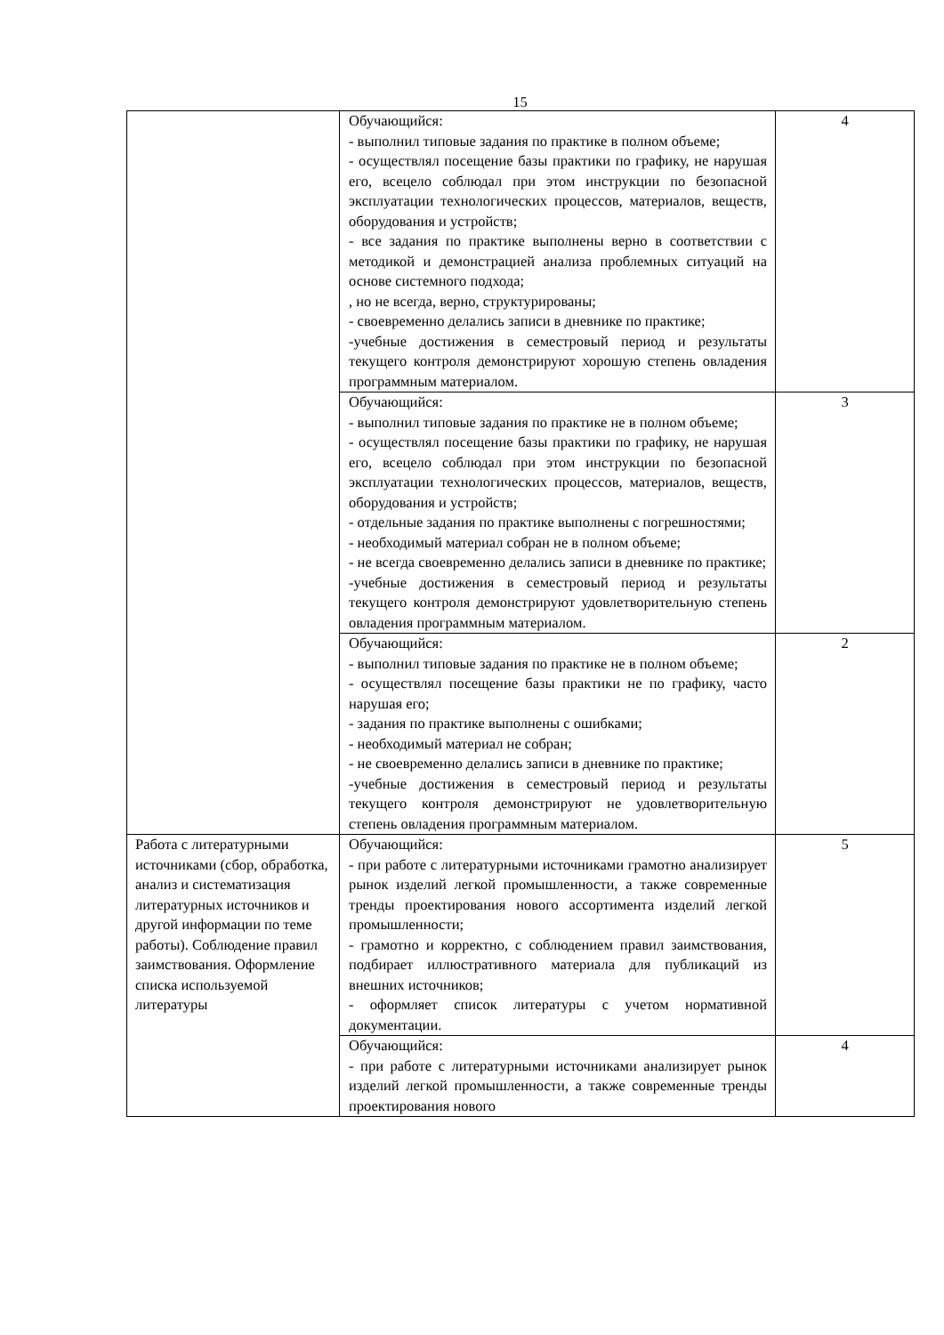15
| | Обучающийся: - выполнил типовые задания по практике в полном объеме; - осуществлял посещение базы практики по графику, не нарушая его, всецело соблюдал при этом инструкции по безопасной эксплуатации технологических процессов, материалов, веществ, оборудования и устройств; - все задания по практике выполнены верно в соответствии с методикой и демонстрацией анализа проблемных ситуаций на основе системного подхода; , но не всегда, верно, структурированы; - своевременно делались записи в дневнике по практике; -учебные достижения в семестровый период и результаты текущего контроля демонстрируют хорошую степень овладения программным материалом. | 4 |
| | Обучающийся: - выполнил типовые задания по практике не в полном объеме; - осуществлял посещение базы практики по графику, не нарушая его, всецело соблюдал при этом инструкции по безопасной эксплуатации технологических процессов, материалов, веществ, оборудования и устройств; - отдельные задания по практике выполнены с погрешностями; - необходимый материал собран не в полном объеме; - не всегда своевременно делались записи в дневнике по практике; -учебные достижения в семестровый период и результаты текущего контроля демонстрируют удовлетворительную степень овладения программным материалом. | 3 |
| | Обучающийся: - выполнил типовые задания по практике не в полном объеме; - осуществлял посещение базы практики не по графику, часто нарушая его; - задания по практике выполнены с ошибками; - необходимый материал не собран; - не своевременно делались записи в дневнике по практике; -учебные достижения в семестровый период и результаты текущего контроля демонстрируют не удовлетворительную степень овладения программным материалом. | 2 |
| Работа с литературными источниками (сбор, обработка, анализ и систематизация литературных источников и другой информации по теме работы). Соблюдение правил заимствования. Оформление списка используемой литературы | Обучающийся: - при работе с литературными источниками грамотно анализирует рынок изделий легкой промышленности, а также современные тренды проектирования нового ассортимента изделий легкой промышленности; - грамотно и корректно, с соблюдением правил заимствования, подбирает иллюстративного материала для публикаций из внешних источников; - оформляет список литературы с учетом нормативной документации. | 5 |
| | Обучающийся: - при работе с литературными источниками анализирует рынок изделий легкой промышленности, а также современные тренды проектирования нового | 4 |